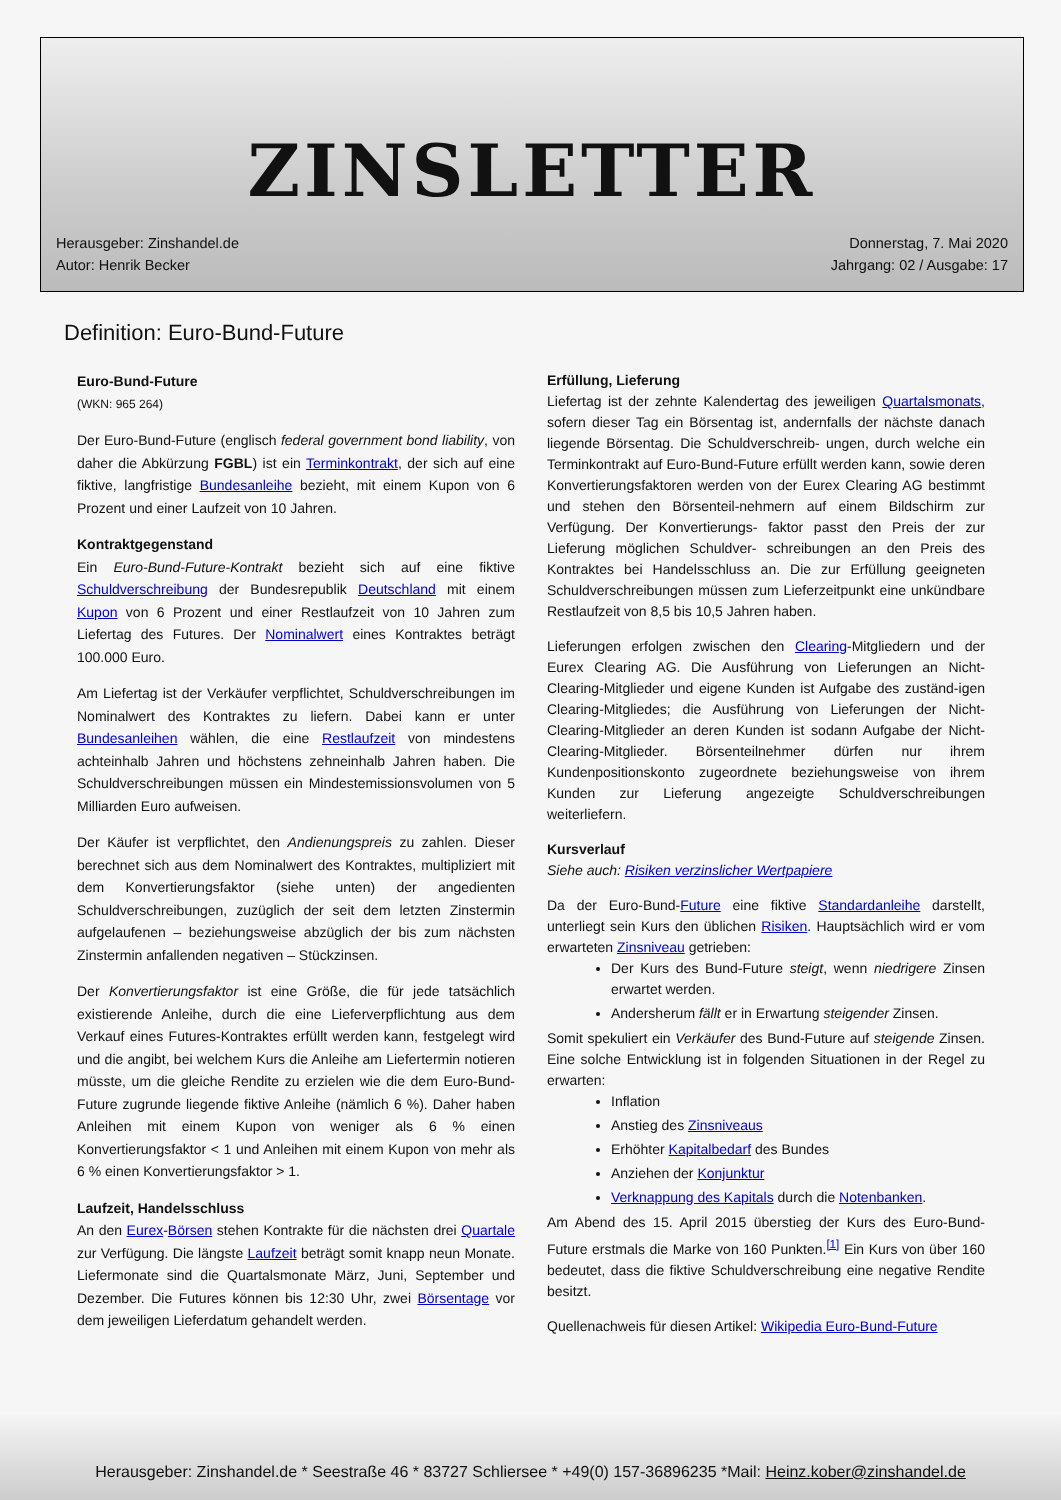ZINSLETTER
Herausgeber: Zinshandel.de
Autor: Henrik Becker
Donnerstag, 7. Mai 2020
Jahrgang: 02 / Ausgabe: 17
Definition: Euro-Bund-Future
Euro-Bund-Future
(WKN: 965 264)
Der Euro-Bund-Future (englisch federal government bond liability, von daher die Abkürzung FGBL) ist ein Terminkontrakt, der sich auf eine fiktive, langfristige Bundesanleihe bezieht, mit einem Kupon von 6 Prozent und einer Laufzeit von 10 Jahren.
Kontraktgegenstand
Ein Euro-Bund-Future-Kontrakt bezieht sich auf eine fiktive Schuldverschreibung der Bundesrepublik Deutschland mit einem Kupon von 6 Prozent und einer Restlaufzeit von 10 Jahren zum Liefertag des Futures. Der Nominalwert eines Kontraktes beträgt 100.000 Euro.
Am Liefertag ist der Verkäufer verpflichtet, Schuldverschreibungen im Nominalwert des Kontraktes zu liefern. Dabei kann er unter Bundesanleihen wählen, die eine Restlaufzeit von mindestens achteinhalb Jahren und höchstens zehneinhalb Jahren haben. Die Schuldverschreibungen müssen ein Mindestemissionsvolumen von 5 Milliarden Euro aufweisen.
Der Käufer ist verpflichtet, den Andienungspreis zu zahlen. Dieser berechnet sich aus dem Nominalwert des Kontraktes, multipliziert mit dem Konvertierungsfaktor (siehe unten) der angedienten Schuldverschreibungen, zuzüglich der seit dem letzten Zinstermin aufgelaufenen – beziehungsweise abzüglich der bis zum nächsten Zinstermin anfallenden negativen – Stückzinsen.
Der Konvertierungsfaktor ist eine Größe, die für jede tatsächlich existierende Anleihe, durch die eine Lieferverpflichtung aus dem Verkauf eines Futures-Kontraktes erfüllt werden kann, festgelegt wird und die angibt, bei welchem Kurs die Anleihe am Liefertermin notieren müsste, um die gleiche Rendite zu erzielen wie die dem Euro-Bund-Future zugrunde liegende fiktive Anleihe (nämlich 6 %). Daher haben Anleihen mit einem Kupon von weniger als 6 % einen Konvertierungsfaktor < 1 und Anleihen mit einem Kupon von mehr als 6 % einen Konvertierungsfaktor > 1.
Laufzeit, Handelsschluss
An den Eurex-Börsen stehen Kontrakte für die nächsten drei Quartale zur Verfügung. Die längste Laufzeit beträgt somit knapp neun Monate. Liefermonate sind die Quartalsmonate März, Juni, September und Dezember. Die Futures können bis 12:30 Uhr, zwei Börsentage vor dem jeweiligen Lieferdatum gehandelt werden.
Erfüllung, Lieferung
Liefertag ist der zehnte Kalendertag des jeweiligen Quartalsmonats, sofern dieser Tag ein Börsentag ist, andernfalls der nächste danach liegende Börsentag. Die Schuldverschreib- ungen, durch welche ein Terminkontrakt auf Euro-Bund-Future erfüllt werden kann, sowie deren Konvertierungsfaktoren werden von der Eurex Clearing AG bestimmt und stehen den Börsenteil-nehmern auf einem Bildschirm zur Verfügung. Der Konvertierungs- faktor passt den Preis der zur Lieferung möglichen Schuldver- schreibungen an den Preis des Kontraktes bei Handelsschluss an. Die zur Erfüllung geeigneten Schuldverschreibungen müssen zum Lieferzeitpunkt eine unkündbare Restlaufzeit von 8,5 bis 10,5 Jahren haben.
Lieferungen erfolgen zwischen den Clearing-Mitgliedern und der Eurex Clearing AG. Die Ausführung von Lieferungen an Nicht-Clearing-Mitglieder und eigene Kunden ist Aufgabe des zuständ-igen Clearing-Mitgliedes; die Ausführung von Lieferungen der Nicht-Clearing-Mitglieder an deren Kunden ist sodann Aufgabe der Nicht-Clearing-Mitglieder. Börsenteilnehmer dürfen nur ihrem Kundenpositionskonto zugeordnete beziehungsweise von ihrem Kunden zur Lieferung angezeigte Schuldverschreibungen weiterliefern.
Kursverlauf
Siehe auch: Risiken verzinslicher Wertpapiere
Da der Euro-Bund-Future eine fiktive Standardanleihe darstellt, unterliegt sein Kurs den üblichen Risiken. Hauptsächlich wird er vom erwarteten Zinsniveau getrieben:
Der Kurs des Bund-Future steigt, wenn niedrigere Zinsen erwartet werden.
Andersherum fällt er in Erwartung steigender Zinsen.
Somit spekuliert ein Verkäufer des Bund-Future auf steigende Zinsen. Eine solche Entwicklung ist in folgenden Situationen in der Regel zu erwarten:
Inflation
Anstieg des Zinsniveaus
Erhöhter Kapitalbedarf des Bundes
Anziehen der Konjunktur
Verknappung des Kapitals durch die Notenbanken.
Am Abend des 15. April 2015 überstieg der Kurs des Euro-Bund-Future erstmals die Marke von 160 Punkten.<sup>[1]</sup> Ein Kurs von über 160 bedeutet, dass die fiktive Schuldverschreibung eine negative Rendite besitzt.
Quellenachweis für diesen Artikel: Wikipedia Euro-Bund-Future
Herausgeber: Zinshandel.de * Seestraße 46 * 83727 Schliersee * +49(0) 157-36896235 *Mail: Heinz.kober@zinshandel.de